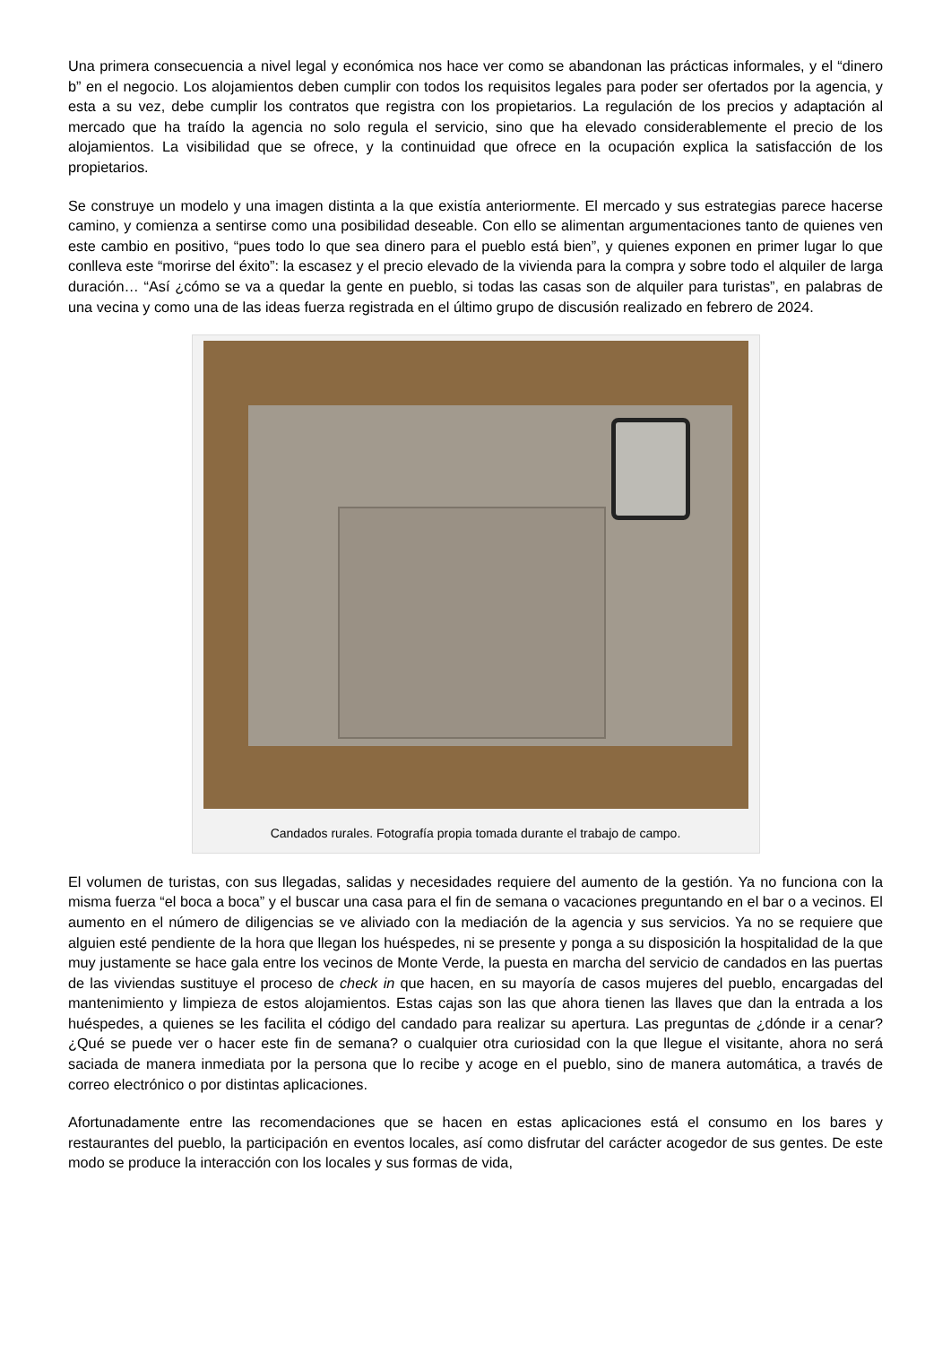Una primera consecuencia a nivel legal y económica nos hace ver como se abandonan las prácticas informales, y el “dinero b” en el negocio. Los alojamientos deben cumplir con todos los requisitos legales para poder ser ofertados por la agencia, y esta a su vez, debe cumplir los contratos que registra con los propietarios. La regulación de los precios y adaptación al mercado que ha traído la agencia no solo regula el servicio, sino que ha elevado considerablemente el precio de los alojamientos. La visibilidad que se ofrece, y la continuidad que ofrece en la ocupación explica la satisfacción de los propietarios.
Se construye un modelo y una imagen distinta a la que existía anteriormente. El mercado y sus estrategias parece hacerse camino, y comienza a sentirse como una posibilidad deseable. Con ello se alimentan argumentaciones tanto de quienes ven este cambio en positivo, “pues todo lo que sea dinero para el pueblo está bien”, y quienes exponen en primer lugar lo que conlleva este “morirse del éxito”: la escasez y el precio elevado de la vivienda para la compra y sobre todo el alquiler de larga duración… “Así ¿cómo se va a quedar la gente en pueblo, si todas las casas son de alquiler para turistas”, en palabras de una vecina y como una de las ideas fuerza registrada en el último grupo de discusión realizado en febrero de 2024.
Candados rurales. Fotografía propia tomada durante el trabajo de campo.
El volumen de turistas, con sus llegadas, salidas y necesidades requiere del aumento de la gestión. Ya no funciona con la misma fuerza “el boca a boca” y el buscar una casa para el fin de semana o vacaciones preguntando en el bar o a vecinos. El aumento en el número de diligencias se ve aliviado con la mediación de la agencia y sus servicios. Ya no se requiere que alguien esté pendiente de la hora que llegan los huéspedes, ni se presente y ponga a su disposición la hospitalidad de la que muy justamente se hace gala entre los vecinos de Monte Verde, la puesta en marcha del servicio de candados en las puertas de las viviendas sustituye el proceso de check in que hacen, en su mayoría de casos mujeres del pueblo, encargadas del mantenimiento y limpieza de estos alojamientos. Estas cajas son las que ahora tienen las llaves que dan la entrada a los huéspedes, a quienes se les facilita el código del candado para realizar su apertura. Las preguntas de ¿dónde ir a cenar? ¿Qué se puede ver o hacer este fin de semana? o cualquier otra curiosidad con la que llegue el visitante, ahora no será saciada de manera inmediata por la persona que lo recibe y acoge en el pueblo, sino de manera automática, a través de correo electrónico o por distintas aplicaciones.
Afortunadamente entre las recomendaciones que se hacen en estas aplicaciones está el consumo en los bares y restaurantes del pueblo, la participación en eventos locales, así como disfrutar del carácter acogedor de sus gentes. De este modo se produce la interacción con los locales y sus formas de vida,